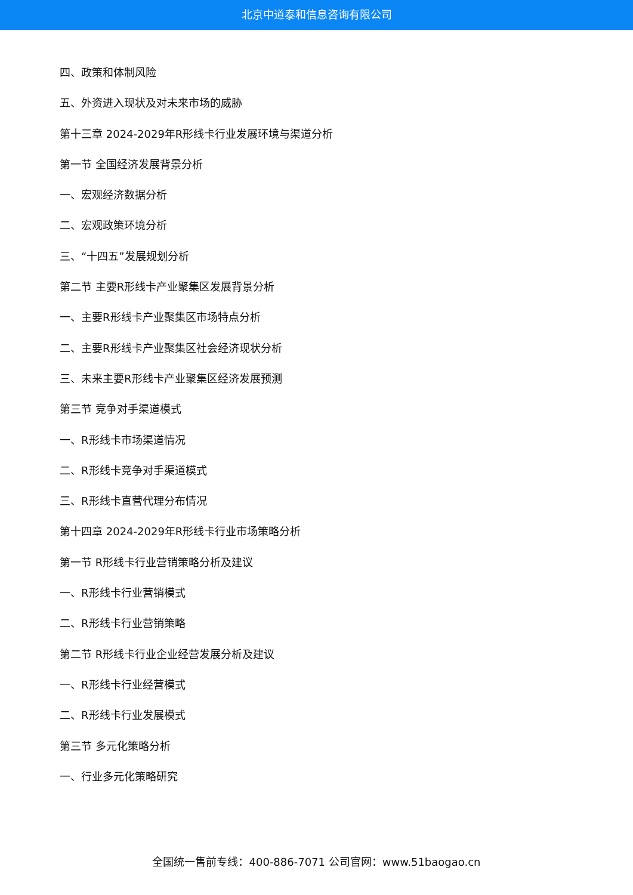北京中道泰和信息咨询有限公司
四、政策和体制风险
五、外资进入现状及对未来市场的威胁
第十三章 2024-2029年R形线卡行业发展环境与渠道分析
第一节 全国经济发展背景分析
一、宏观经济数据分析
二、宏观政策环境分析
三、“十四五”发展规划分析
第二节 主要R形线卡产业聚集区发展背景分析
一、主要R形线卡产业聚集区市场特点分析
二、主要R形线卡产业聚集区社会经济现状分析
三、未来主要R形线卡产业聚集区经济发展预测
第三节 竞争对手渠道模式
一、R形线卡市场渠道情况
二、R形线卡竞争对手渠道模式
三、R形线卡直营代理分布情况
第十四章 2024-2029年R形线卡行业市场策略分析
第一节 R形线卡行业营销策略分析及建议
一、R形线卡行业营销模式
二、R形线卡行业营销策略
第二节 R形线卡行业企业经营发展分析及建议
一、R形线卡行业经营模式
二、R形线卡行业发展模式
第三节 多元化策略分析
一、行业多元化策略研究
全国统一售前专线：400-886-7071 公司官网：www.51baogao.cn